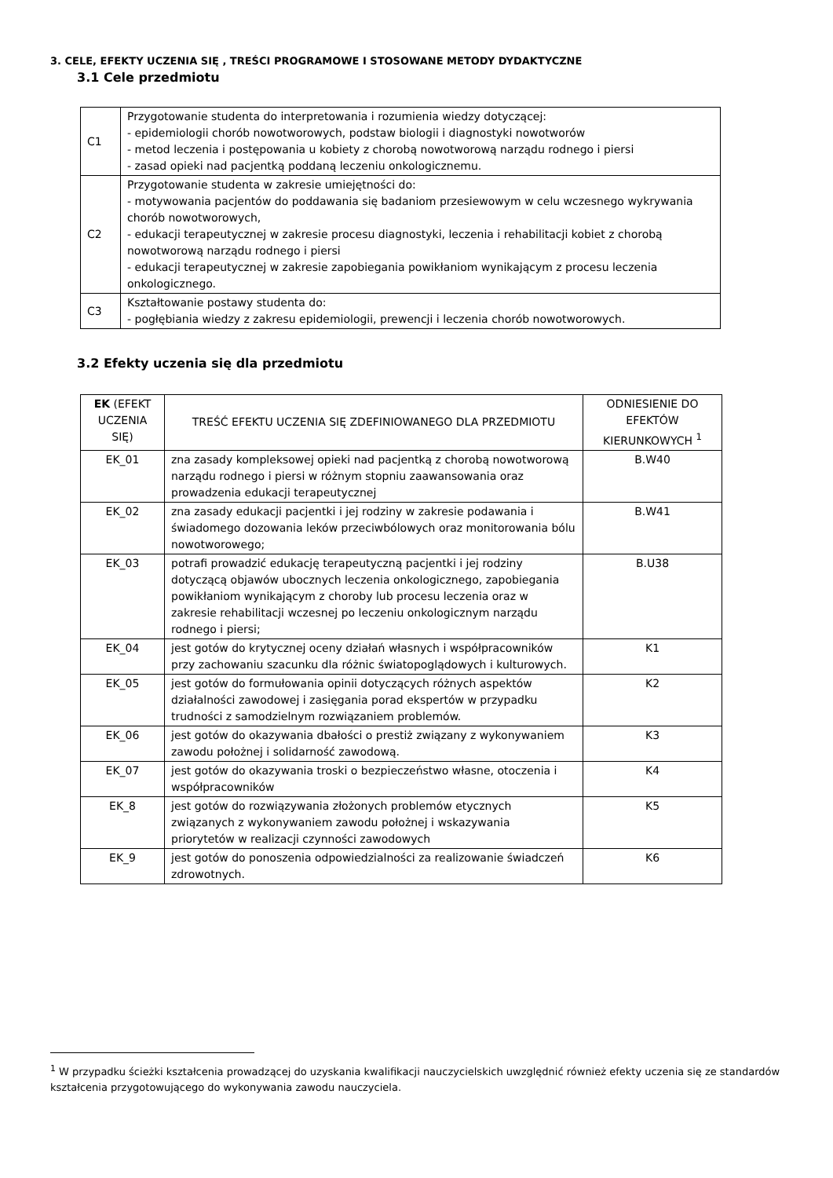3. CELE, EFEKTY UCZENIA SIĘ , TREŚCI PROGRAMOWE I STOSOWANE METODY DYDAKTYCZNE
3.1 Cele przedmiotu
| C1 | Przygotowanie studenta do interpretowania i rozumienia wiedzy dotyczącej: - epidemiologii chorób nowotworowych, podstaw biologii i diagnostyki nowotworów - metod leczenia i postępowania u kobiety z chorobą nowotworową narządu rodnego i piersi - zasad opieki nad pacjentką poddaną leczeniu onkologicznemu. |
| C2 | Przygotowanie studenta w zakresie umiejętności do: - motywowania pacjentów do poddawania się badaniom przesiewowym w celu wczesnego wykrywania chorób nowotworowych, - edukacji terapeutycznej w zakresie procesu diagnostyki, leczenia i rehabilitacji kobiet z chorobą nowotworową narządu rodnego i piersi - edukacji terapeutycznej w zakresie zapobiegania powikłaniom wynikającym z procesu leczenia onkologicznego. |
| C3 | Kształtowanie postawy studenta do: - pogłębiania wiedzy z zakresu epidemiologii, prewencji i leczenia chorób nowotworowych. |
3.2 Efekty uczenia się dla przedmiotu
| EK (EFEKT UCZENIA SIĘ) | TREŚĆ EFEKTU UCZENIA SIĘ ZDEFINIOWANEGO DLA PRZEDMIOTU | ODNIESIENIE DO EFEKTÓW KIERUNKOWYCH <sup>1</sup> |
| --- | --- | --- |
| EK_01 | zna zasady kompleksowej opieki nad pacjentką z chorobą nowotworową narządu rodnego i piersi w różnym stopniu zaawansowania oraz prowadzenia edukacji terapeutycznej | B.W40 |
| EK_02 | zna zasady edukacji pacjentki i jej rodziny w zakresie podawania i świadomego dozowania leków przeciwbólowych oraz monitorowania bólu nowotworowego; | B.W41 |
| EK_03 | potrafi prowadzić edukację terapeutyczną pacjentki i jej rodziny dotyczącą objawów ubocznych leczenia onkologicznego, zapobiegania powikłaniom wynikającym z choroby lub procesu leczenia oraz w zakresie rehabilitacji wczesnej po leczeniu onkologicznym narządu rodnego i piersi; | B.U38 |
| EK_04 | jest gotów do krytycznej oceny działań własnych i współpracowników przy zachowaniu szacunku dla różnic światopoglądowych i kulturowych. | K1 |
| EK_05 | jest gotów do formułowania opinii dotyczących różnych aspektów działalności zawodowej i zasięgania porad ekspertów w przypadku trudności z samodzielnym rozwiązaniem problemów. | K2 |
| EK_06 | jest gotów do okazywania dbałości o prestiż związany z wykonywaniem zawodu położnej i solidarność zawodową. | K3 |
| EK_07 | jest gotów do okazywania troski o bezpieczeństwo własne, otoczenia i współpracowników | K4 |
| EK_8 | jest gotów do rozwiązywania złożonych problemów etycznych związanych z wykonywaniem zawodu położnej i wskazywania priorytetów w realizacji czynności zawodowych | K5 |
| EK_9 | jest gotów do ponoszenia odpowiedzialności za realizowanie świadczeń zdrowotnych. | K6 |
<sup>1</sup> W przypadku ścieżki kształcenia prowadzącej do uzyskania kwalifikacji nauczycielskich uwzględnić również efekty uczenia się ze standardów kształcenia przygotowującego do wykonywania zawodu nauczyciela.